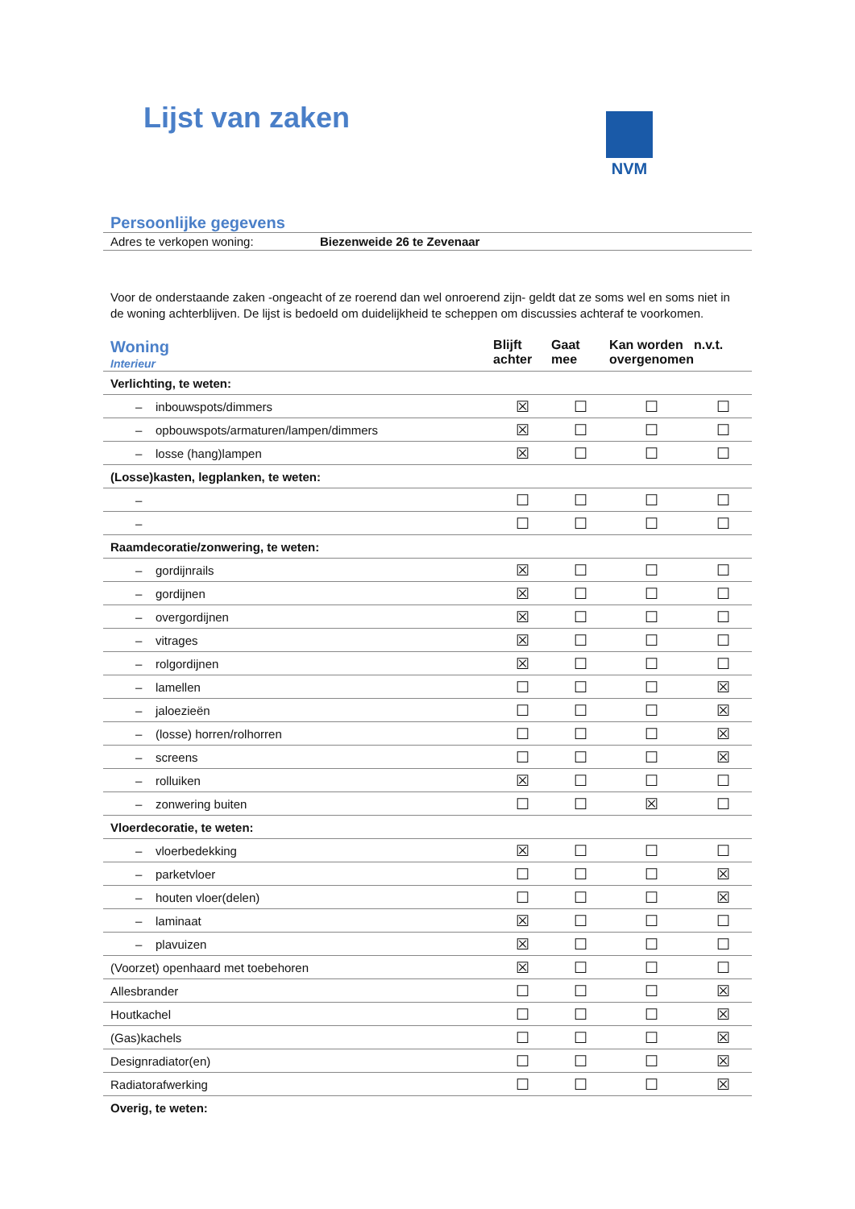Lijst van zaken
NVM
Persoonlijke gegevens
Adres te verkopen woning: Biezenweide 26 te Zevenaar
Voor de onderstaande zaken -ongeacht of ze roerend dan wel onroerend zijn- geldt dat ze soms wel en soms niet in de woning achterblijven. De lijst is bedoeld om duidelijkheid te scheppen om discussies achteraf te voorkomen.
| Woning Interieur | Blijft achter | Gaat mee | Kan worden overgenomen | n.v.t. |
| --- | --- | --- | --- | --- |
| Verlichting, te weten: | | | | |
| – inbouwspots/dimmers | ☒ | ☐ | ☐ | ☐ |
| – opbouwspots/armaturen/lampen/dimmers | ☒ | ☐ | ☐ | ☐ |
| – losse (hang)lampen | ☒ | ☐ | ☐ | ☐ |
| (Losse)kasten, legplanken, te weten: | | | | |
| – | ☐ | ☐ | ☐ | ☐ |
| – | ☐ | ☐ | ☐ | ☐ |
| Raamdecoratie/zonwering, te weten: | | | | |
| – gordijnrails | ☒ | ☐ | ☐ | ☐ |
| – gordijnen | ☒ | ☐ | ☐ | ☐ |
| – overgordijnen | ☒ | ☐ | ☐ | ☐ |
| – vitrages | ☒ | ☐ | ☐ | ☐ |
| – rolgordijnen | ☒ | ☐ | ☐ | ☐ |
| – lamellen | ☐ | ☐ | ☐ | ☒ |
| – jaloezieën | ☐ | ☐ | ☐ | ☒ |
| – (losse) horren/rolhorren | ☐ | ☐ | ☐ | ☒ |
| – screens | ☐ | ☐ | ☐ | ☒ |
| – rolluiken | ☒ | ☐ | ☐ | ☐ |
| – zonwering buiten | ☐ | ☐ | ☒ | ☐ |
| Vloerdecoratie, te weten: | | | | |
| – vloerbedekking | ☒ | ☐ | ☐ | ☐ |
| – parketvloer | ☐ | ☐ | ☐ | ☒ |
| – houten vloer(delen) | ☐ | ☐ | ☐ | ☒ |
| – laminaat | ☒ | ☐ | ☐ | ☐ |
| – plavuizen | ☒ | ☐ | ☐ | ☐ |
| (Voorzet) openhaard met toebehoren | ☒ | ☐ | ☐ | ☐ |
| Allesbrander | ☐ | ☐ | ☐ | ☒ |
| Houtkachel | ☐ | ☐ | ☐ | ☒ |
| (Gas)kachels | ☐ | ☐ | ☐ | ☒ |
| Designradiator(en) | ☐ | ☐ | ☐ | ☒ |
| Radiatorafwerking | ☐ | ☐ | ☐ | ☒ |
| Overig, te weten: | | | | |